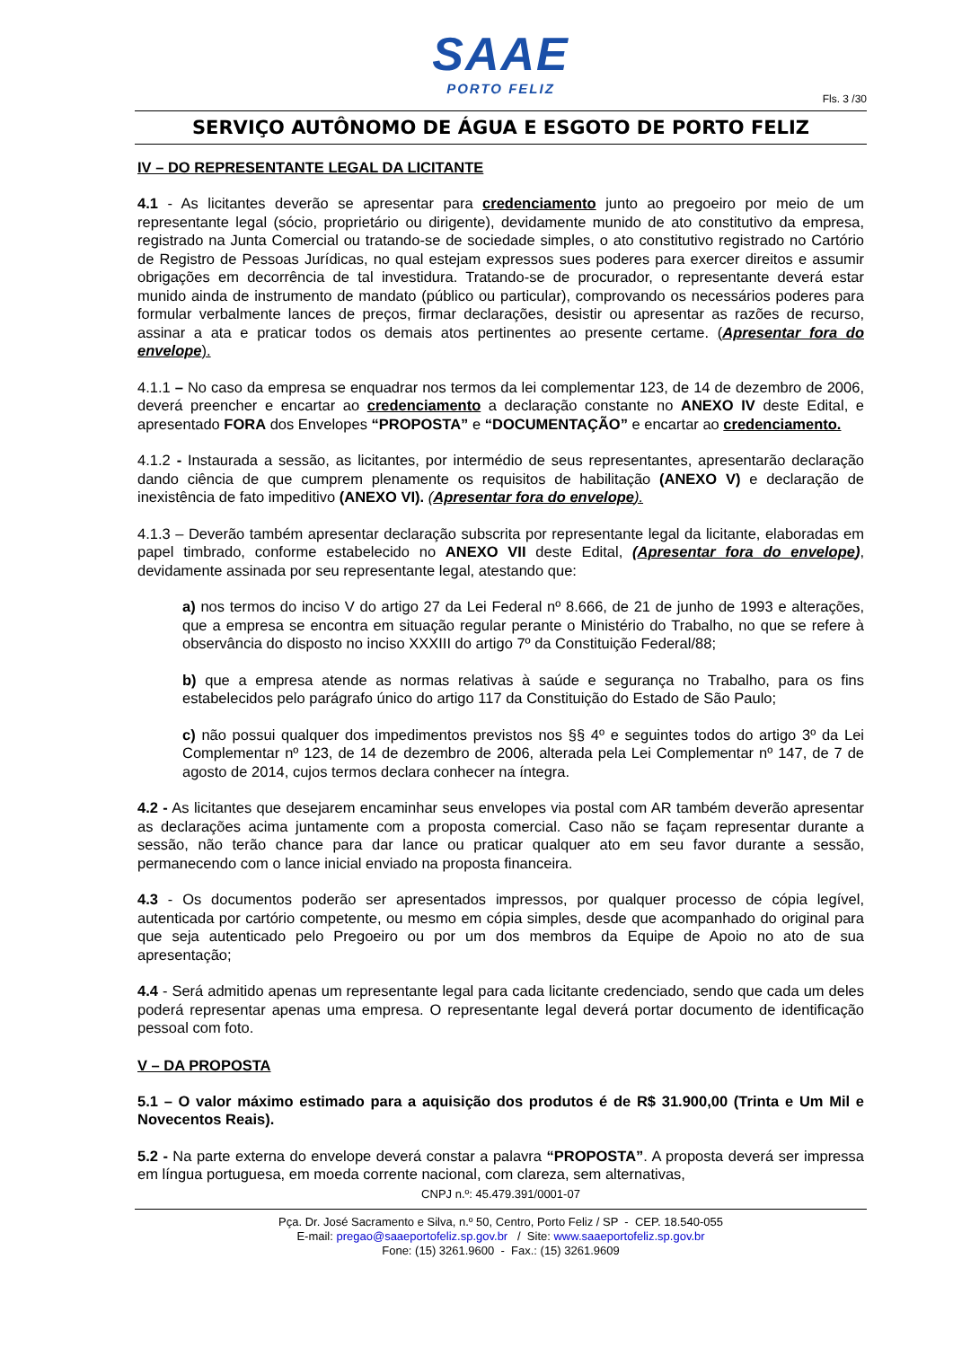SAAE
PORTO FELIZ
Fls. 3 /30
SERVIÇO AUTÔNOMO DE ÁGUA E ESGOTO DE PORTO FELIZ
IV – DO REPRESENTANTE LEGAL DA LICITANTE
4.1 - As licitantes deverão se apresentar para credenciamento junto ao pregoeiro por meio de um representante legal (sócio, proprietário ou dirigente), devidamente munido de ato constitutivo da empresa, registrado na Junta Comercial ou tratando-se de sociedade simples, o ato constitutivo registrado no Cartório de Registro de Pessoas Jurídicas, no qual estejam expressos sues poderes para exercer direitos e assumir obrigações em decorrência de tal investidura. Tratando-se de procurador, o representante deverá estar munido ainda de instrumento de mandato (público ou particular), comprovando os necessários poderes para formular verbalmente lances de preços, firmar declarações, desistir ou apresentar as razões de recurso, assinar a ata e praticar todos os demais atos pertinentes ao presente certame. (Apresentar fora do envelope).
4.1.1 – No caso da empresa se enquadrar nos termos da lei complementar 123, de 14 de dezembro de 2006, deverá preencher e encartar ao credenciamento a declaração constante no ANEXO IV deste Edital, e apresentado FORA dos Envelopes “PROPOSTA” e “DOCUMENTAÇÃO” e encartar ao credenciamento.
4.1.2 - Instaurada a sessão, as licitantes, por intermédio de seus representantes, apresentarão declaração dando ciência de que cumprem plenamente os requisitos de habilitação (ANEXO V) e declaração de inexistência de fato impeditivo (ANEXO VI). (Apresentar fora do envelope).
4.1.3 – Deverão também apresentar declaração subscrita por representante legal da licitante, elaboradas em papel timbrado, conforme estabelecido no ANEXO VII deste Edital, (Apresentar fora do envelope), devidamente assinada por seu representante legal, atestando que:
a) nos termos do inciso V do artigo 27 da Lei Federal nº 8.666, de 21 de junho de 1993 e alterações, que a empresa se encontra em situação regular perante o Ministério do Trabalho, no que se refere à observância do disposto no inciso XXXIII do artigo 7º da Constituição Federal/88;
b) que a empresa atende as normas relativas à saúde e segurança no Trabalho, para os fins estabelecidos pelo parágrafo único do artigo 117 da Constituição do Estado de São Paulo;
c) não possui qualquer dos impedimentos previstos nos §§ 4º e seguintes todos do artigo 3º da Lei Complementar nº 123, de 14 de dezembro de 2006, alterada pela Lei Complementar nº 147, de 7 de agosto de 2014, cujos termos declara conhecer na íntegra.
4.2 - As licitantes que desejarem encaminhar seus envelopes via postal com AR também deverão apresentar as declarações acima juntamente com a proposta comercial. Caso não se façam representar durante a sessão, não terão chance para dar lance ou praticar qualquer ato em seu favor durante a sessão, permanecendo com o lance inicial enviado na proposta financeira.
4.3 - Os documentos poderão ser apresentados impressos, por qualquer processo de cópia legível, autenticada por cartório competente, ou mesmo em cópia simples, desde que acompanhado do original para que seja autenticado pelo Pregoeiro ou por um dos membros da Equipe de Apoio no ato de sua apresentação;
4.4 - Será admitido apenas um representante legal para cada licitante credenciado, sendo que cada um deles poderá representar apenas uma empresa. O representante legal deverá portar documento de identificação pessoal com foto.
V – DA PROPOSTA
5.1 – O valor máximo estimado para a aquisição dos produtos é de R$ 31.900,00 (Trinta e Um Mil e Novecentos Reais).
5.2 - Na parte externa do envelope deverá constar a palavra “PROPOSTA”. A proposta deverá ser impressa em língua portuguesa, em moeda corrente nacional, com clareza, sem alternativas,
CNPJ n.º: 45.479.391/0001-07
Pça. Dr. José Sacramento e Silva, n.º 50, Centro, Porto Feliz / SP - CEP. 18.540-055
E-mail: pregao@saaeportofeliz.sp.gov.br / Site: www.saaeportofeliz.sp.gov.br
Fone: (15) 3261.9600 - Fax.: (15) 3261.9609